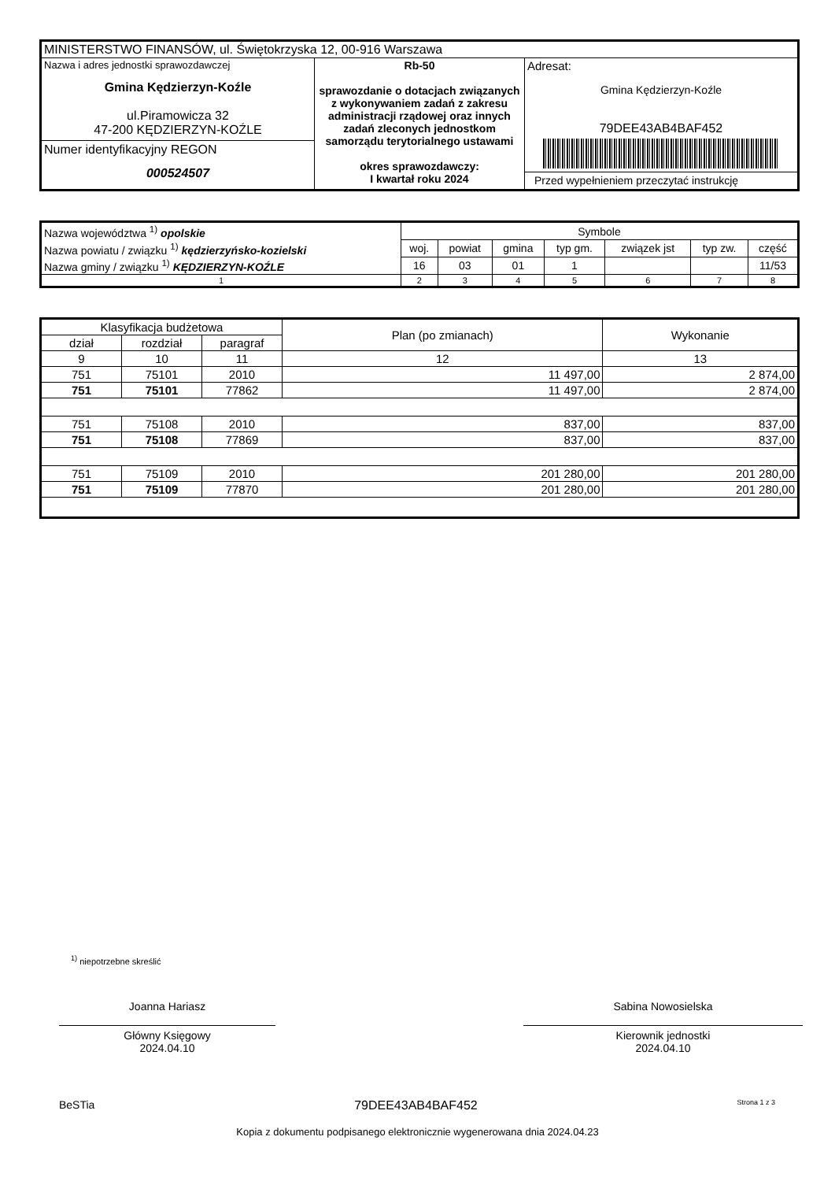| MINISTERSTWO FINANSÓW, ul. Świętokrzyska 12, 00-916 Warszawa | | |
| Nazwa i adres jednostki sprawozdawczej Gmina Kędzierzyn-Koźle ul.Piramowicza 32 47-200 KĘDZIERZYN-KOŹLE Numer identyfikacyjny REGON 000524507 | Rb-50 sprawozdanie o dotacjach związanych z wykonywaniem zadań z zakresu administracji rządowej oraz innych zadań zleconych jednostkom samorządu terytorialnego ustawami okres sprawozdawczy: I kwartał roku 2024 | Adresat: Gmina Kędzierzyn-Koźle 79DEE43AB4BAF452 Przed wypełnieniem przeczytać instrukcję |
| Nazwa województwa <sup>1)</sup> opolskie | Symbole | | | | | | |
| Nazwa powiatu / związku <sup>1)</sup> kędzierzyńsko-kozielski | woj. | powiat | gmina | typ gm. | związek jst | typ zw. | część |
| Nazwa gminy / związku <sup>1)</sup> KĘDZIERZYN-KOŹLE | 16 | 03 | 01 | 1 | | | 11/53 |
| 1 | 2 | 3 | 4 | 5 | 6 | 7 | 8 |
| Klasyfikacja budżetowa | | | Plan (po zmianach) | Wykonanie |
| --- | --- | --- | --- | --- |
| dział | rozdział | paragraf | | |
| 9 | 10 | 11 | 12 | 13 |
| 751 | 75101 | 2010 | 11 497,00 | 2 874,00 |
| 751 | 75101 | 77862 | 11 497,00 | 2 874,00 |
| 751 | 75108 | 2010 | 837,00 | 837,00 |
| 751 | 75108 | 77869 | 837,00 | 837,00 |
| 751 | 75109 | 2010 | 201 280,00 | 201 280,00 |
| 751 | 75109 | 77870 | 201 280,00 | 201 280,00 |
<sup>1)</sup> niepotrzebne skreślić
Joanna Hariasz
Główny Księgowy
2024.04.10
Sabina Nowosielska
Kierownik jednostki
2024.04.10
BeSTia 79DEE43AB4BAF452 Strona 1 z 3
Kopia z dokumentu podpisanego elektronicznie wygenerowana dnia 2024.04.23